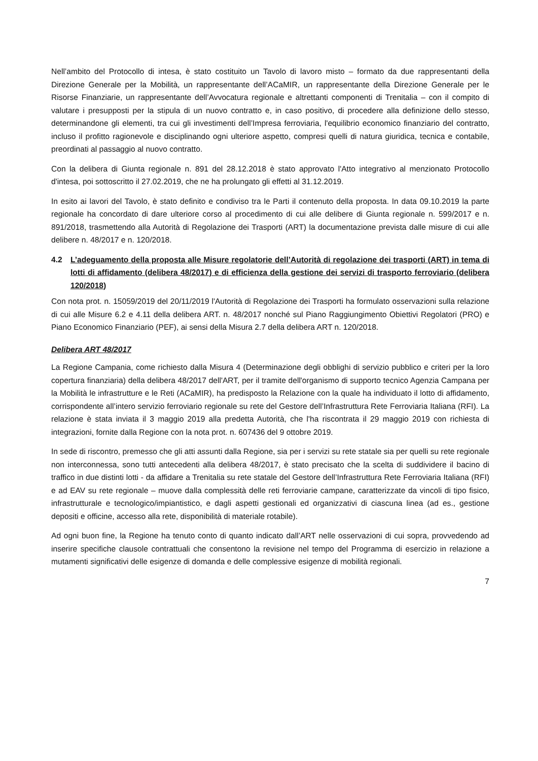Nell’ambito del Protocollo di intesa, è stato costituito un Tavolo di lavoro misto – formato da due rappresentanti della Direzione Generale per la Mobilità, un rappresentante dell’ACaMIR, un rappresentante della Direzione Generale per le Risorse Finanziarie, un rappresentante dell’Avvocatura regionale e altrettanti componenti di Trenitalia – con il compito di valutare i presupposti per la stipula di un nuovo contratto e, in caso positivo, di procedere alla definizione dello stesso, determinandone gli elementi, tra cui gli investimenti dell’Impresa ferroviaria, l'equilibrio economico finanziario del contratto, incluso il profitto ragionevole e disciplinando ogni ulteriore aspetto, compresi quelli di natura giuridica, tecnica e contabile, preordinati al passaggio al nuovo contratto.
Con la delibera di Giunta regionale n. 891 del 28.12.2018 è stato approvato l'Atto integrativo al menzionato Protocollo d'intesa, poi sottoscritto il 27.02.2019, che ne ha prolungato gli effetti al 31.12.2019.
In esito ai lavori del Tavolo, è stato definito e condiviso tra le Parti il contenuto della proposta. In data 09.10.2019 la parte regionale ha concordato di dare ulteriore corso al procedimento di cui alle delibere di Giunta regionale n. 599/2017 e n. 891/2018, trasmettendo alla Autorità di Regolazione dei Trasporti (ART) la documentazione prevista dalle misure di cui alle delibere n. 48/2017 e n. 120/2018.
4.2 L’adeguamento della proposta alle Misure regolatorie dell’Autorità di regolazione dei trasporti (ART) in tema di lotti di affidamento (delibera 48/2017) e di efficienza della gestione dei servizi di trasporto ferroviario (delibera 120/2018)
Con nota prot. n. 15059/2019 del 20/11/2019 l'Autorità di Regolazione dei Trasporti ha formulato osservazioni sulla relazione di cui alle Misure 6.2 e 4.11 della delibera ART. n. 48/2017 nonché sul Piano Raggiungimento Obiettivi Regolatori (PRO) e Piano Economico Finanziario (PEF), ai sensi della Misura 2.7 della delibera ART n. 120/2018.
Delibera ART 48/2017
La Regione Campania, come richiesto dalla Misura 4 (Determinazione degli obblighi di servizio pubblico e criteri per la loro copertura finanziaria) della delibera 48/2017 dell'ART, per il tramite dell'organismo di supporto tecnico Agenzia Campana per la Mobilità le infrastrutture e le Reti (ACaMIR), ha predisposto la Relazione con la quale ha individuato il lotto di affidamento, corrispondente all’intero servizio ferroviario regionale su rete del Gestore dell’Infrastruttura Rete Ferroviaria Italiana (RFI). La relazione è stata inviata il 3 maggio 2019 alla predetta Autorità, che l'ha riscontrata il 29 maggio 2019 con richiesta di integrazioni, fornite dalla Regione con la nota prot. n. 607436 del 9 ottobre 2019.
In sede di riscontro, premesso che gli atti assunti dalla Regione, sia per i servizi su rete statale sia per quelli su rete regionale non interconnessa, sono tutti antecedenti alla delibera 48/2017, è stato precisato che la scelta di suddividere il bacino di traffico in due distinti lotti - da affidare a Trenitalia su rete statale del Gestore dell’Infrastruttura Rete Ferroviaria Italiana (RFI) e ad EAV su rete regionale – muove dalla complessità delle reti ferroviarie campane, caratterizzate da vincoli di tipo fisico, infrastrutturale e tecnologico/impiantistico, e dagli aspetti gestionali ed organizzativi di ciascuna linea (ad es., gestione depositi e officine, accesso alla rete, disponibilità di materiale rotabile).
Ad ogni buon fine, la Regione ha tenuto conto di quanto indicato dall’ART nelle osservazioni di cui sopra, provvedendo ad inserire specifiche clausole contrattuali che consentono la revisione nel tempo del Programma di esercizio in relazione a mutamenti significativi delle esigenze di domanda e delle complessive esigenze di mobilità regionali.
7